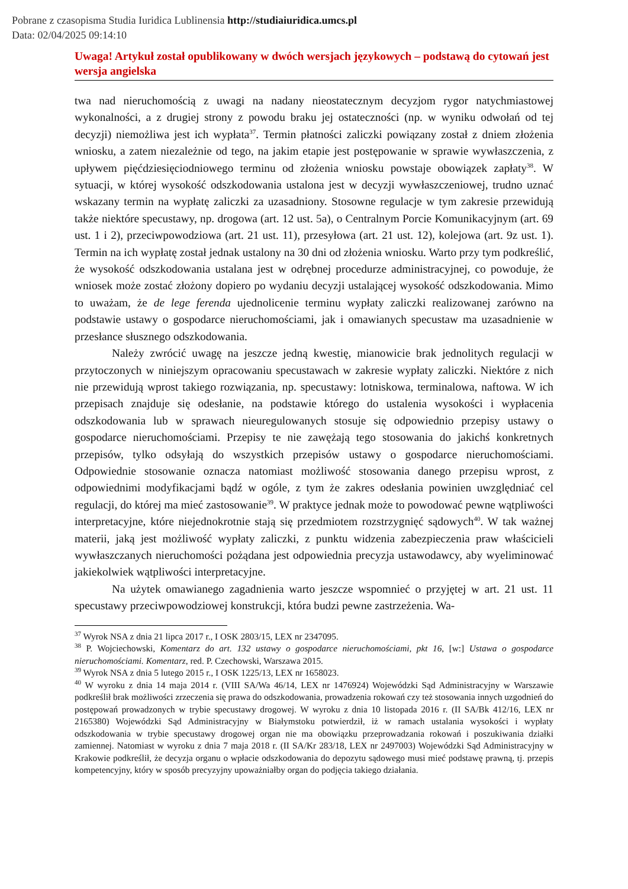Pobrane z czasopisma Studia Iuridica Lublinensia http://studiaiuridica.umcs.pl
Data: 02/04/2025 09:14:10
Uwaga! Artykuł został opublikowany w dwóch wersjach językowych – podstawą do cytowań jest wersja angielska
twa nad nieruchomością z uwagi na nadany nieostatecznym decyzjom rygor natychmiastowej wykonalności, a z drugiej strony z powodu braku jej ostateczności (np. w wyniku odwołań od tej decyzji) niemożliwa jest ich wypłata<sup>37</sup>. Termin płatności zaliczki powiązany został z dniem złożenia wniosku, a zatem niezależnie od tego, na jakim etapie jest postępowanie w sprawie wywłaszczenia, z upływem pięćdziesięciodniowego terminu od złożenia wniosku powstaje obowiązek zapłaty<sup>38</sup>. W sytuacji, w której wysokość odszkodowania ustalona jest w decyzji wywłaszczeniowej, trudno uznać wskazany termin na wypłatę zaliczki za uzasadniony. Stosowne regulacje w tym zakresie przewidują także niektóre specustawy, np. drogowa (art. 12 ust. 5a), o Centralnym Porcie Komunikacyjnym (art. 69 ust. 1 i 2), przeciwpowodziowa (art. 21 ust. 11), przesyłowa (art. 21 ust. 12), kolejowa (art. 9z ust. 1). Termin na ich wypłatę został jednak ustalony na 30 dni od złożenia wniosku. Warto przy tym podkreślić, że wysokość odszkodowania ustalana jest w odrębnej procedurze administracyjnej, co powoduje, że wniosek może zostać złożony dopiero po wydaniu decyzji ustalającej wysokość odszkodowania. Mimo to uważam, że de lege ferenda ujednolicenie terminu wypłaty zaliczki realizowanej zarówno na podstawie ustawy o gospodarce nieruchomościami, jak i omawianych specustaw ma uzasadnienie w przesłance słusznego odszkodowania.
Należy zwrócić uwagę na jeszcze jedną kwestię, mianowicie brak jednolitych regulacji w przytoczonych w niniejszym opracowaniu specustawach w zakresie wypłaty zaliczki. Niektóre z nich nie przewidują wprost takiego rozwiązania, np. specustawy: lotniskowa, terminalowa, naftowa. W ich przepisach znajduje się odesłanie, na podstawie którego do ustalenia wysokości i wypłacenia odszkodowania lub w sprawach nieuregulowanych stosuje się odpowiednio przepisy ustawy o gospodarce nieruchomościami. Przepisy te nie zawężają tego stosowania do jakichś konkretnych przepisów, tylko odsyłają do wszystkich przepisów ustawy o gospodarce nieruchomościami. Odpowiednie stosowanie oznacza natomiast możliwość stosowania danego przepisu wprost, z odpowiednimi modyfikacjami bądź w ogóle, z tym że zakres odesłania powinien uwzględniać cel regulacji, do której ma mieć zastosowanie<sup>39</sup>. W praktyce jednak może to powodować pewne wątpliwości interpretacyjne, które niejednokrotnie stają się przedmiotem rozstrzygnięć sądowych<sup>40</sup>. W tak ważnej materii, jaką jest możliwość wypłaty zaliczki, z punktu widzenia zabezpieczenia praw właścicieli wywłaszczanych nieruchomości pożądana jest odpowiednia precyzja ustawodawcy, aby wyeliminować jakiekolwiek wątpliwości interpretacyjne.
Na użytek omawianego zagadnienia warto jeszcze wspomnieć o przyjętej w art. 21 ust. 11 specustawy przeciwpowodziowej konstrukcji, która budzi pewne zastrzeżenia. Wa-
<sup>37</sup> Wyrok NSA z dnia 21 lipca 2017 r., I OSK 2803/15, LEX nr 2347095.
<sup>38</sup> P. Wojciechowski, Komentarz do art. 132 ustawy o gospodarce nieruchomościami, pkt 16, [w:] Ustawa o gospodarce nieruchomościami. Komentarz, red. P. Czechowski, Warszawa 2015.
<sup>39</sup> Wyrok NSA z dnia 5 lutego 2015 r., I OSK 1225/13, LEX nr 1658023.
<sup>40</sup> W wyroku z dnia 14 maja 2014 r. (VIII SA/Wa 46/14, LEX nr 1476924) Wojewódzki Sąd Administracyjny w Warszawie podkreślił brak możliwości zrzeczenia się prawa do odszkodowania, prowadzenia rokowań czy też stosowania innych uzgodnień do postępowań prowadzonych w trybie specustawy drogowej. W wyroku z dnia 10 listopada 2016 r. (II SA/Bk 412/16, LEX nr 2165380) Wojewódzki Sąd Administracyjny w Białymstoku potwierdził, iż w ramach ustalania wysokości i wypłaty odszkodowania w trybie specustawy drogowej organ nie ma obowiązku przeprowadzania rokowań i poszukiwania działki zamiennej. Natomiast w wyroku z dnia 7 maja 2018 r. (II SA/Kr 283/18, LEX nr 2497003) Wojewódzki Sąd Administracyjny w Krakowie podkreślił, że decyzja organu o wpłacie odszkodowania do depozytu sądowego musi mieć podstawę prawną, tj. przepis kompetencyjny, który w sposób precyzyjny upoważniałby organ do podjęcia takiego działania.